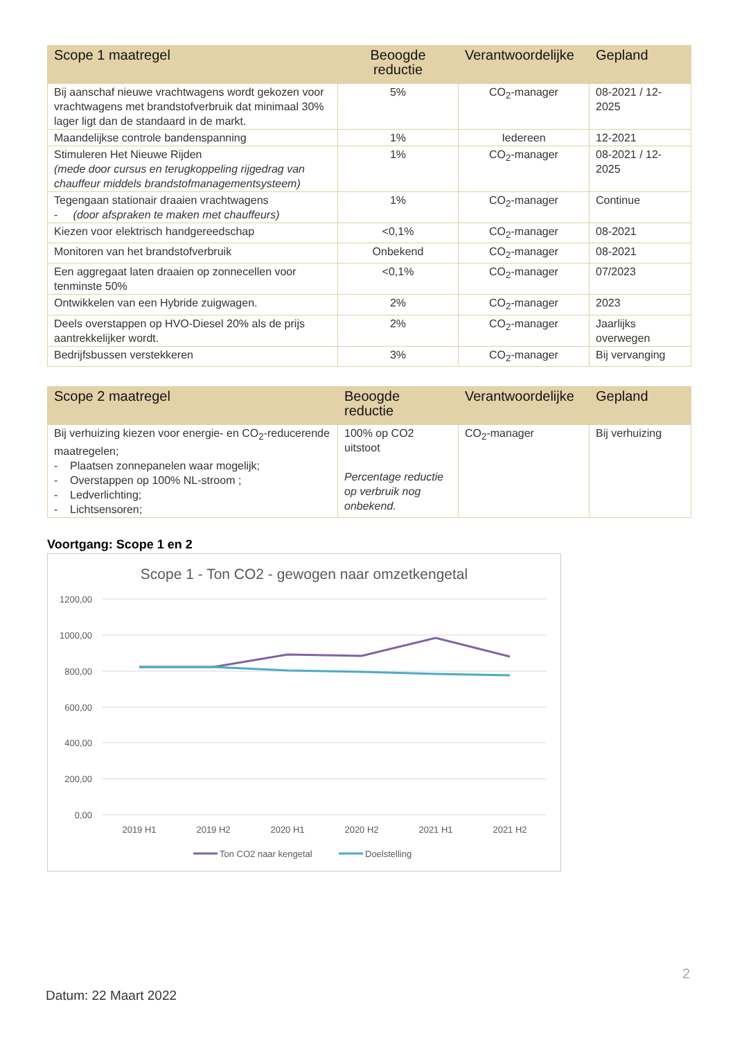| Scope 1 maatregel | Beoogde reductie | Verantwoordelijke | Gepland |
| --- | --- | --- | --- |
| Bij aanschaf nieuwe vrachtwagens wordt gekozen voor vrachtwagens met brandstofverbruik dat minimaal 30% lager ligt dan de standaard in de markt. | 5% | CO<sub>2</sub>-manager | 08-2021 / 12-2025 |
| Maandelijkse controle bandenspanning | 1% | Iedereen | 12-2021 |
| Stimuleren Het Nieuwe Rijden (mede door cursus en terugkoppeling rijgedrag van chauffeur middels brandstofmanagementsysteem) | 1% | CO<sub>2</sub>-manager | 08-2021 / 12-2025 |
| Tegengaan stationair draaien vrachtwagens - (door afspraken te maken met chauffeurs) | 1% | CO<sub>2</sub>-manager | Continue |
| Kiezen voor elektrisch handgereedschap | <0,1% | CO<sub>2</sub>-manager | 08-2021 |
| Monitoren van het brandstofverbruik | Onbekend | CO<sub>2</sub>-manager | 08-2021 |
| Een aggregaat laten draaien op zonnecellen voor tenminste 50% | <0,1% | CO<sub>2</sub>-manager | 07/2023 |
| Ontwikkelen van een Hybride zuigwagen. | 2% | CO<sub>2</sub>-manager | 2023 |
| Deels overstappen op HVO-Diesel 20% als de prijs aantrekkelijker wordt. | 2% | CO<sub>2</sub>-manager | Jaarlijks overwegen |
| Bedrijfsbussen verstekkeren | 3% | CO<sub>2</sub>-manager | Bij vervanging |
| Scope 2 maatregel | Beoogde reductie | Verantwoordelijke | Gepland |
| --- | --- | --- | --- |
| Bij verhuizing kiezen voor energie- en CO<sub>2</sub>-reducerende maatregelen; - Plaatsen zonnepanelen waar mogelijk; - Overstappen op 100% NL-stroom ; - Ledverlichting; - Lichtsensoren; | 100% op CO2 uitstoot Percentage reductie op verbruik nog onbekend. | CO<sub>2</sub>-manager | Bij verhuizing |
Voortgang: Scope 1 en 2
Scope 1 - Ton CO2 - gewogen naar omzetkengetal
1200,00
1000,00
800,00
600,00
400,00
200,00
0,00
2019 H1
2019 H2
2020 H1
2020 H2
2021 H1
2021 H2
Ton CO2 naar kengetal
Doelstelling
2
Datum: 22 Maart 2022